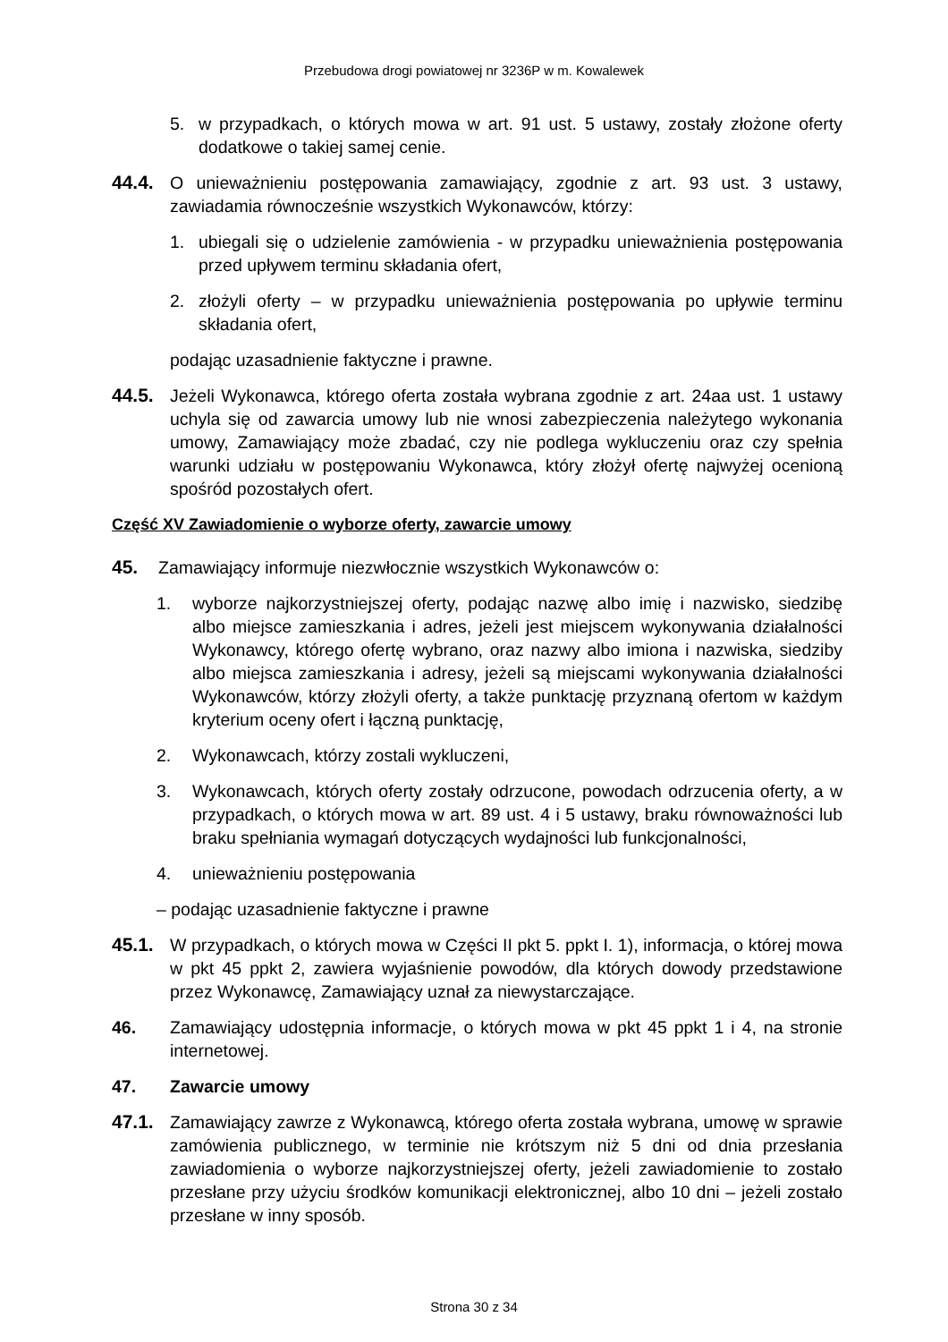Przebudowa drogi powiatowej nr 3236P w m. Kowalewek
5. w przypadkach, o których mowa w art. 91 ust. 5 ustawy, zostały złożone oferty dodatkowe o takiej samej cenie.
44.4. O unieważnieniu postępowania zamawiający, zgodnie z art. 93 ust. 3 ustawy, zawiadamia równocześnie wszystkich Wykonawców, którzy:
1. ubiegali się o udzielenie zamówienia - w przypadku unieważnienia postępowania przed upływem terminu składania ofert,
2. złożyli oferty – w przypadku unieważnienia postępowania po upływie terminu składania ofert,
podając uzasadnienie faktyczne i prawne.
44.5. Jeżeli Wykonawca, którego oferta została wybrana zgodnie z art. 24aa ust. 1 ustawy uchyla się od zawarcia umowy lub nie wnosi zabezpieczenia należytego wykonania umowy, Zamawiający może zbadać, czy nie podlega wykluczeniu oraz czy spełnia warunki udziału w postępowaniu Wykonawca, który złożył ofertę najwyżej ocenioną spośród pozostałych ofert.
Część XV Zawiadomienie o wyborze oferty, zawarcie umowy
45. Zamawiający informuje niezwłocznie wszystkich Wykonawców o:
1. wyborze najkorzystniejszej oferty, podając nazwę albo imię i nazwisko, siedzibę albo miejsce zamieszkania i adres, jeżeli jest miejscem wykonywania działalności Wykonawcy, którego ofertę wybrano, oraz nazwy albo imiona i nazwiska, siedziby albo miejsca zamieszkania i adresy, jeżeli są miejscami wykonywania działalności Wykonawców, którzy złożyli oferty, a także punktację przyznaną ofertom w każdym kryterium oceny ofert i łączną punktację,
2. Wykonawcach, którzy zostali wykluczeni,
3. Wykonawcach, których oferty zostały odrzucone, powodach odrzucenia oferty, a w przypadkach, o których mowa w art. 89 ust. 4 i 5 ustawy, braku równoważności lub braku spełniania wymagań dotyczących wydajności lub funkcjonalności,
4. unieważnieniu postępowania
– podając uzasadnienie faktyczne i prawne
45.1. W przypadkach, o których mowa w Części II pkt 5. ppkt I. 1), informacja, o której mowa w pkt 45 ppkt 2, zawiera wyjaśnienie powodów, dla których dowody przedstawione przez Wykonawcę, Zamawiający uznał za niewystarczające.
46. Zamawiający udostępnia informacje, o których mowa w pkt 45 ppkt 1 i 4, na stronie internetowej.
47. Zawarcie umowy
47.1. Zamawiający zawrze z Wykonawcą, którego oferta została wybrana, umowę w sprawie zamówienia publicznego, w terminie nie krótszym niż 5 dni od dnia przesłania zawiadomienia o wyborze najkorzystniejszej oferty, jeżeli zawiadomienie to zostało przesłane przy użyciu środków komunikacji elektronicznej, albo 10 dni – jeżeli zostało przesłane w inny sposób.
Strona 30 z 34